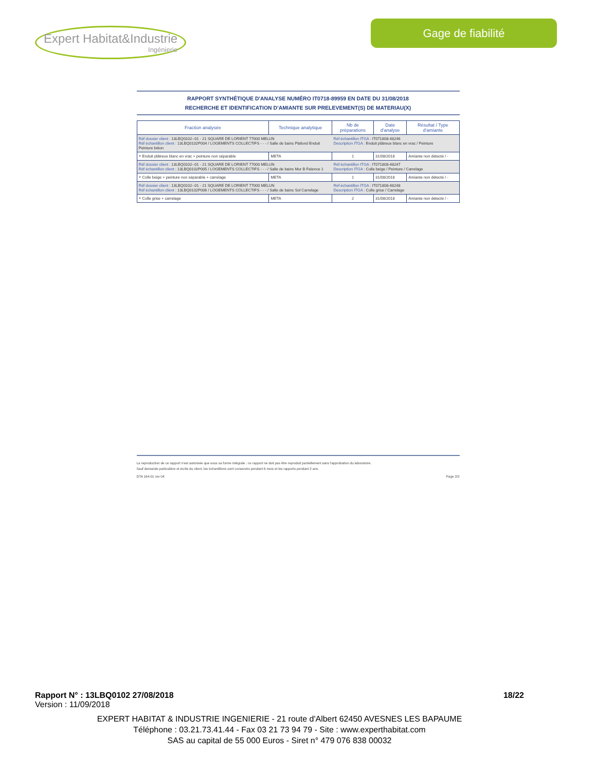Expert Habitat&Industrie
Ingénierie
Gage de fiabilité
RAPPORT SYNTHÉTIQUE D'ANALYSE NUMÉRO IT0718-89959 EN DATE DU 31/08/2018
RECHERCHE ET IDENTIFICATION D'AMIANTE SUR PRELEVEMENT(S) DE MATERIAU(X)
| Fraction analysée | Technique analytique | Nb de préparations | Date d'analyse | Résultat / Type d'amiante |
| --- | --- | --- | --- | --- |
| Réf dossier client : 13LBQ0102--01 - 21 SQUARE DE LORIENT 77000 MELUN Réf échantillon client : 13LBQ0102P004 / LOGEMENTS COLLECTIFS - - - / Salle de bains Plafond Enduit Peinture béton | | Réf échantillon ITGA : IT071808-48246 Description ITGA : Enduit plâtreux blanc en vrac / Peinture | | |
| ‣ Enduit plâtreux blanc en vrac + peinture non séparable | META | 1 | 31/08/2018 | Amiante non détecté / - |
| Réf dossier client : 13LBQ0102--01 - 21 SQUARE DE LORIENT 77000 MELUN Réf échantillon client : 13LBQ0102P005 / LOGEMENTS COLLECTIFS - - - / Salle de bains Mur B Faïence 1 | | Réf échantillon ITGA : IT071808-48247 Description ITGA : Colle beige / Peinture / Carrelage | | |
| ‣ Colle beige + peinture non séparable + carrelage | META | 1 | 31/08/2018 | Amiante non détecté / - |
| Réf dossier client : 13LBQ0102--01 - 21 SQUARE DE LORIENT 77000 MELUN Réf échantillon client : 13LBQ0102P006 / LOGEMENTS COLLECTIFS - - - / Salle de bains Sol Carrelage | | Réf échantillon ITGA : IT071808-48248 Description ITGA : Colle grise / Carrelage | | |
| ‣ Colle grise + carrelage | META | 2 | 31/08/2018 | Amiante non détecté / - |
La reproduction de ce rapport n'est autorisée que sous sa forme intégrale ; ce rapport ne doit pas être reproduit partiellement sans l'approbation du laboratoire.
Sauf demande particulière et écrite du client, les échantillons sont conservés pendant 6 mois et les rapports pendant 2 ans.
DTA 164-01 rev 04 Page 2/2
Rapport N° : 13LBQ0102 27/08/2018 18/22
Version : 11/09/2018
EXPERT HABITAT & INDUSTRIE INGENIERIE - 21 route d'Albert 62450 AVESNES LES BAPAUME
Téléphone : 03.21.73.41.44 - Fax 03 21 73 94 79 - Site : www.experthabitat.com
SAS au capital de 55 000 Euros - Siret n° 479 076 838 00032